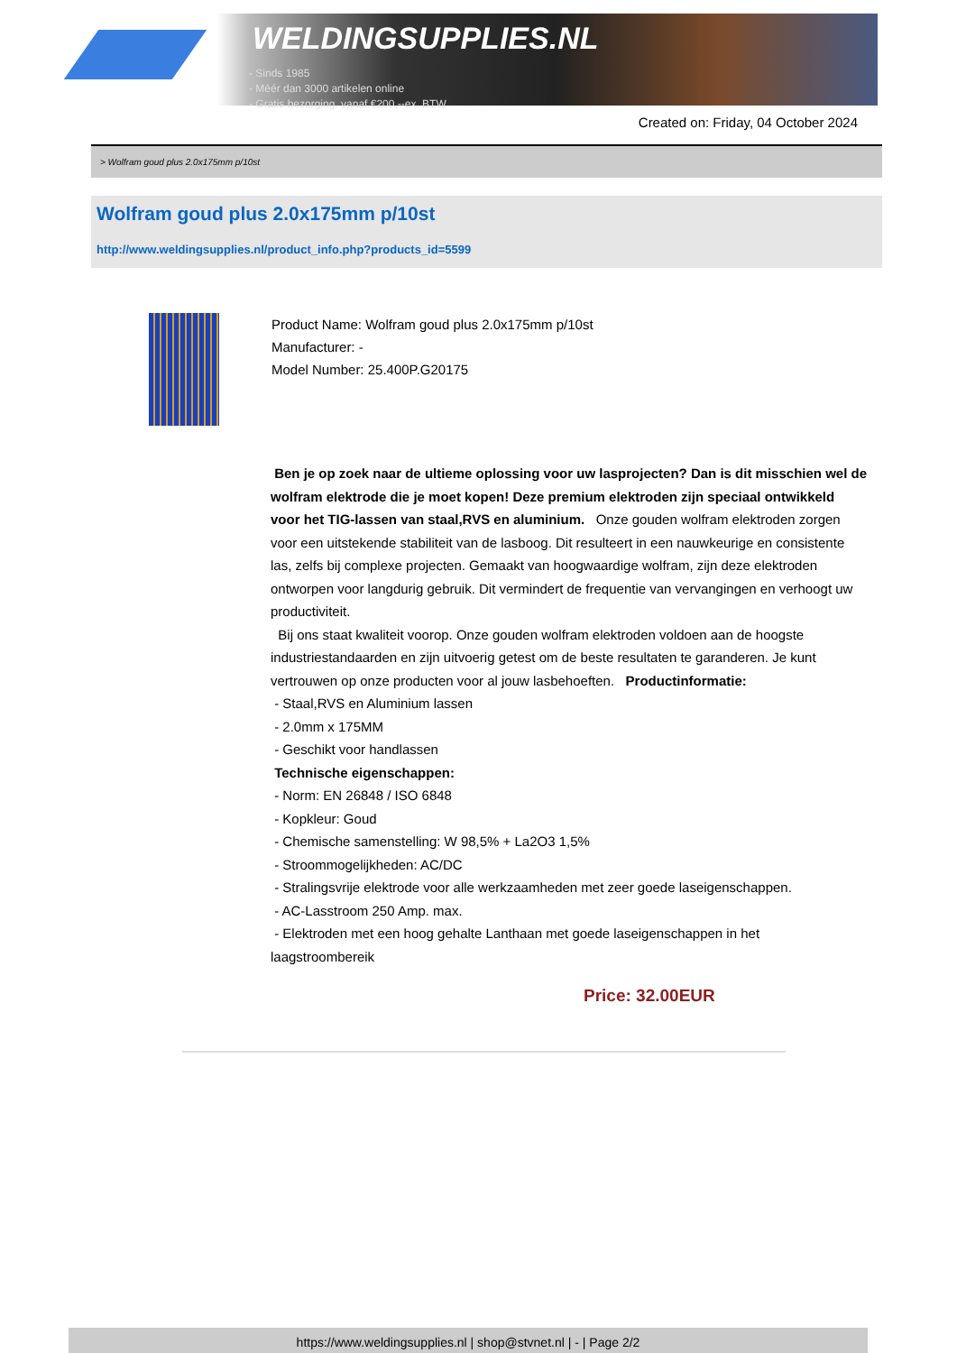WELDINGSUPPLIES.NL
- Sinds 1985
- Méér dan 3000 artikelen online
- Gratis bezorging, vanaf €200,--ex. BTW
Created on: Friday, 04 October 2024
> Wolfram goud plus 2.0x175mm p/10st
Wolfram goud plus 2.0x175mm p/10st
http://www.weldingsupplies.nl/product_info.php?products_id=5599
Product Name: Wolfram goud plus 2.0x175mm p/10st
Manufacturer: -
Model Number: 25.400P.G20175
Ben je op zoek naar de ultieme oplossing voor uw lasprojecten? Dan is dit misschien wel de wolfram elektrode die je moet kopen! Deze premium elektroden zijn speciaal ontwikkeld voor het TIG-lassen van staal,RVS en aluminium. Onze gouden wolfram elektroden zorgen voor een uitstekende stabiliteit van de lasboog. Dit resulteert in een nauwkeurige en consistente las, zelfs bij complexe projecten. Gemaakt van hoogwaardige wolfram, zijn deze elektroden ontworpen voor langdurig gebruik. Dit vermindert de frequentie van vervangingen en verhoogt uw productiviteit.
Bij ons staat kwaliteit voorop. Onze gouden wolfram elektroden voldoen aan de hoogste industriestandaarden en zijn uitvoerig getest om de beste resultaten te garanderen. Je kunt vertrouwen op onze producten voor al jouw lasbehoeften. Productinformatie:
- Staal,RVS en Aluminium lassen
- 2.0mm x 175MM
- Geschikt voor handlassen
Technische eigenschappen:
- Norm: EN 26848 / ISO 6848
- Kopkleur: Goud
- Chemische samenstelling: W 98,5% + La2O3 1,5%
- Stroommogelijkheden: AC/DC
- Stralingsvrije elektrode voor alle werkzaamheden met zeer goede laseigenschappen.
- AC-Lasstroom 250 Amp. max.
- Elektroden met een hoog gehalte Lanthaan met goede laseigenschappen in het laagstroombereik
Price: 32.00EUR
https://www.weldingsupplies.nl | shop@stvnet.nl | - | Page 2/2